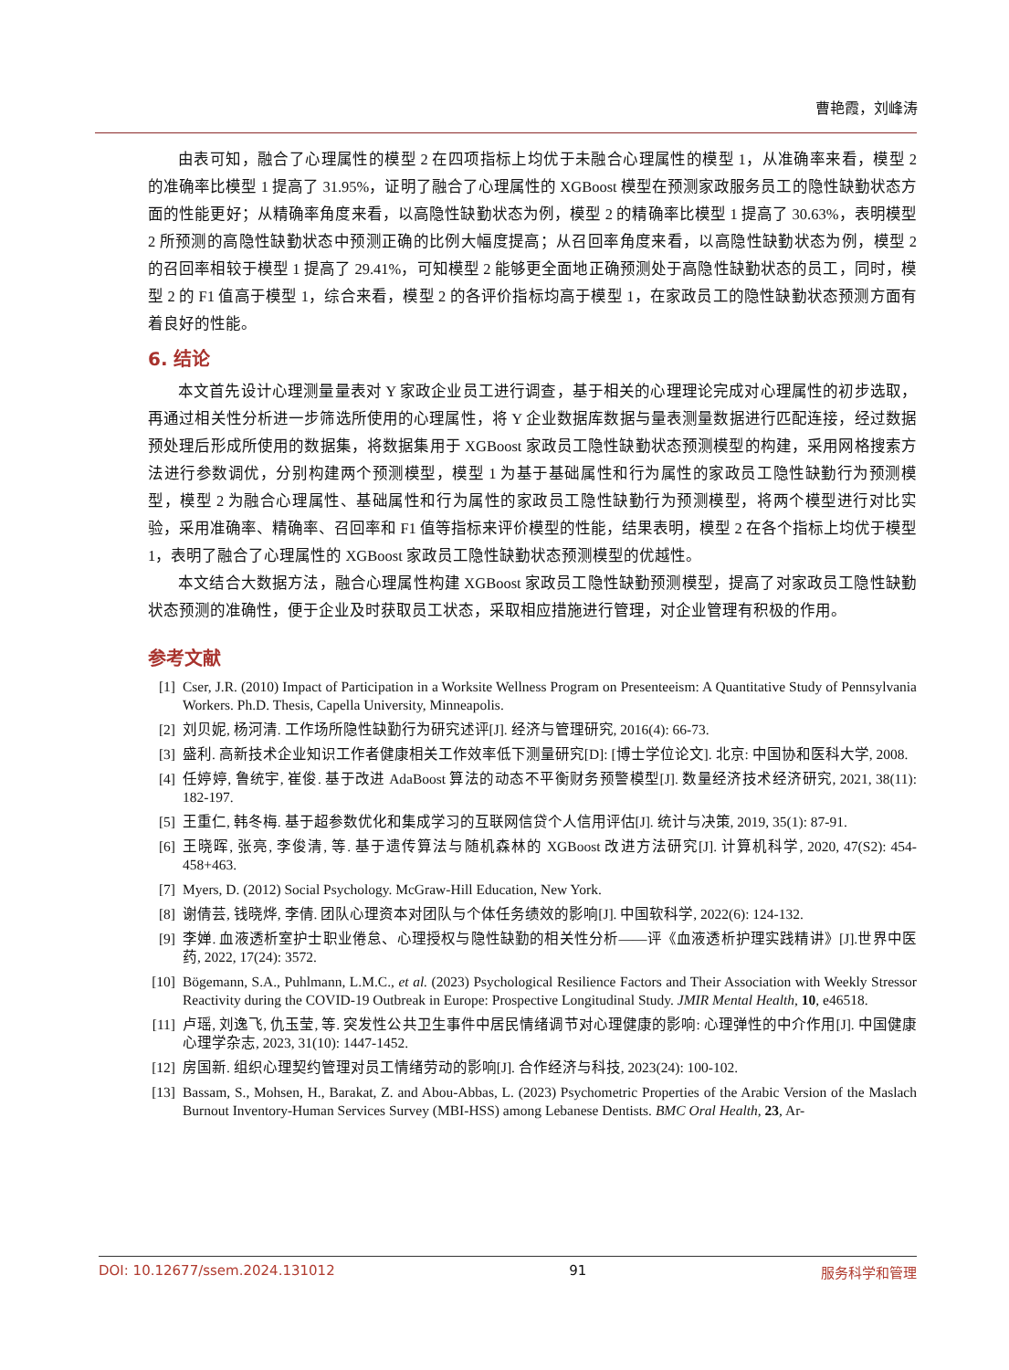曹艳霞，刘峰涛
由表可知，融合了心理属性的模型 2 在四项指标上均优于未融合心理属性的模型 1，从准确率来看，模型 2 的准确率比模型 1 提高了 31.95%，证明了融合了心理属性的 XGBoost 模型在预测家政服务员工的隐性缺勤状态方面的性能更好；从精确率角度来看，以高隐性缺勤状态为例，模型 2 的精确率比模型 1 提高了 30.63%，表明模型 2 所预测的高隐性缺勤状态中预测正确的比例大幅度提高；从召回率角度来看，以高隐性缺勤状态为例，模型 2 的召回率相较于模型 1 提高了 29.41%，可知模型 2 能够更全面地正确预测处于高隐性缺勤状态的员工，同时，模型 2 的 F1 值高于模型 1，综合来看，模型 2 的各评价指标均高于模型 1，在家政员工的隐性缺勤状态预测方面有着良好的性能。
6. 结论
本文首先设计心理测量量表对 Y 家政企业员工进行调查，基于相关的心理理论完成对心理属性的初步选取，再通过相关性分析进一步筛选所使用的心理属性，将 Y 企业数据库数据与量表测量数据进行匹配连接，经过数据预处理后形成所使用的数据集，将数据集用于 XGBoost 家政员工隐性缺勤状态预测模型的构建，采用网格搜索方法进行参数调优，分别构建两个预测模型，模型 1 为基于基础属性和行为属性的家政员工隐性缺勤行为预测模型，模型 2 为融合心理属性、基础属性和行为属性的家政员工隐性缺勤行为预测模型，将两个模型进行对比实验，采用准确率、精确率、召回率和 F1 值等指标来评价模型的性能，结果表明，模型 2 在各个指标上均优于模型 1，表明了融合了心理属性的 XGBoost 家政员工隐性缺勤状态预测模型的优越性。
本文结合大数据方法，融合心理属性构建 XGBoost 家政员工隐性缺勤预测模型，提高了对家政员工隐性缺勤状态预测的准确性，便于企业及时获取员工状态，采取相应措施进行管理，对企业管理有积极的作用。
参考文献
[1] Cser, J.R. (2010) Impact of Participation in a Worksite Wellness Program on Presenteeism: A Quantitative Study of Pennsylvania Workers. Ph.D. Thesis, Capella University, Minneapolis.
[2] 刘贝妮, 杨河清. 工作场所隐性缺勤行为研究述评[J]. 经济与管理研究, 2016(4): 66-73.
[3] 盛利. 高新技术企业知识工作者健康相关工作效率低下测量研究[D]: [博士学位论文]. 北京: 中国协和医科大学, 2008.
[4] 任婷婷, 鲁统宇, 崔俊. 基于改进 AdaBoost 算法的动态不平衡财务预警模型[J]. 数量经济技术经济研究, 2021, 38(11): 182-197.
[5] 王重仁, 韩冬梅. 基于超参数优化和集成学习的互联网信贷个人信用评估[J]. 统计与决策, 2019, 35(1): 87-91.
[6] 王晓晖, 张亮, 李俊清, 等. 基于遗传算法与随机森林的 XGBoost 改进方法研究[J]. 计算机科学, 2020, 47(S2): 454-458+463.
[7] Myers, D. (2012) Social Psychology. McGraw-Hill Education, New York.
[8] 谢倩芸, 钱晓烨, 李倩. 团队心理资本对团队与个体任务绩效的影响[J]. 中国软科学, 2022(6): 124-132.
[9] 李婵. 血液透析室护士职业倦怠、心理授权与隐性缺勤的相关性分析——评《血液透析护理实践精讲》[J].世界中医药, 2022, 17(24): 3572.
[10] Bögemann, S.A., Puhlmann, L.M.C., et al. (2023) Psychological Resilience Factors and Their Association with Weekly Stressor Reactivity during the COVID-19 Outbreak in Europe: Prospective Longitudinal Study. JMIR Mental Health, 10, e46518.
[11] 卢瑶, 刘逸飞, 仇玉莹, 等. 突发性公共卫生事件中居民情绪调节对心理健康的影响: 心理弹性的中介作用[J]. 中国健康心理学杂志, 2023, 31(10): 1447-1452.
[12] 房国新. 组织心理契约管理对员工情绪劳动的影响[J]. 合作经济与科技, 2023(24): 100-102.
[13] Bassam, S., Mohsen, H., Barakat, Z. and Abou-Abbas, L. (2023) Psychometric Properties of the Arabic Version of the Maslach Burnout Inventory-Human Services Survey (MBI-HSS) among Lebanese Dentists. BMC Oral Health, 23, Ar-
DOI: 10.12677/ssem.2024.131012 91 服务科学和管理